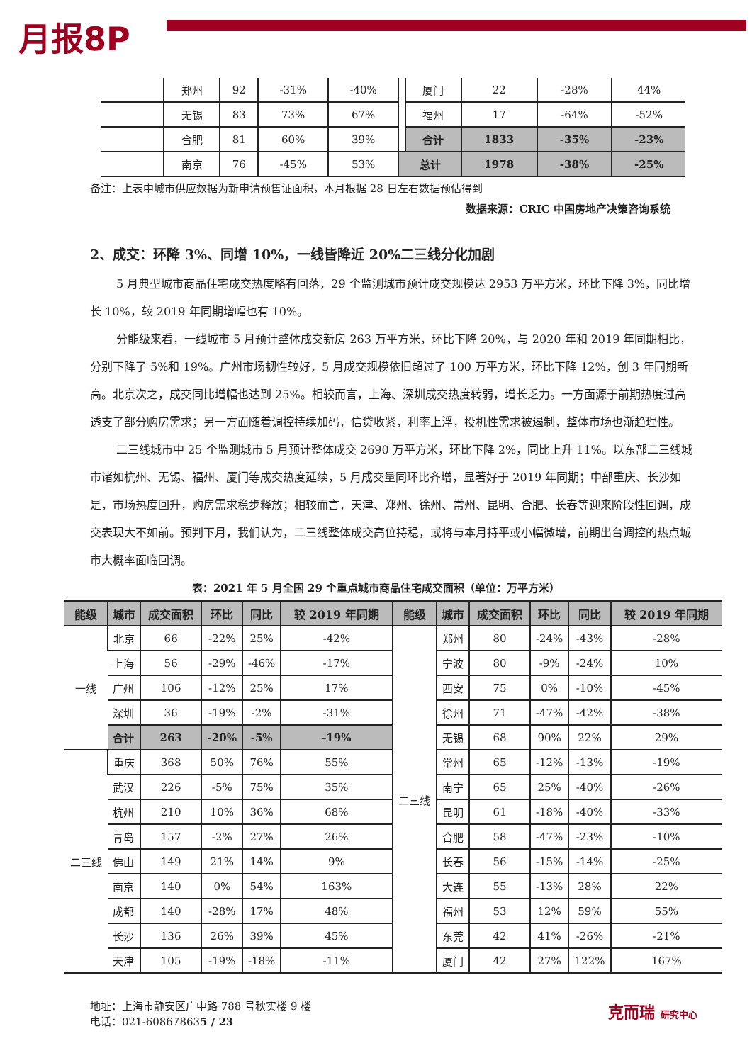月报8P
| | 郑州 | 92 | -31% | -40% | | 厦门 | 22 | -28% | 44% |
| | 无锡 | 83 | 73% | 67% | | 福州 | 17 | -64% | -52% |
| | 合肥 | 81 | 60% | 39% | | 合计 | 1833 | -35% | -23% |
| | 南京 | 76 | -45% | 53% | 总计 | | 1978 | -38% | -25% |
备注：上表中城市供应数据为新申请预售证面积，本月根据 28 日左右数据预估得到
数据来源：CRIC 中国房地产决策咨询系统
2、成交：环降 3%、同增 10%，一线皆降近 20%二三线分化加剧
5 月典型城市商品住宅成交热度略有回落，29 个监测城市预计成交规模达 2953 万平方米，环比下降 3%，同比增长 10%，较 2019 年同期增幅也有 10%。
分能级来看，一线城市 5 月预计整体成交新房 263 万平方米，环比下降 20%，与 2020 年和 2019 年同期相比，分别下降了 5%和 19%。广州市场韧性较好，5 月成交规模依旧超过了 100 万平方米，环比下降 12%，创 3 年同期新高。北京次之，成交同比增幅也达到 25%。相较而言，上海、深圳成交热度转弱，增长乏力。一方面源于前期热度过高透支了部分购房需求；另一方面随着调控持续加码，信贷收紧，利率上浮，投机性需求被遏制，整体市场也渐趋理性。
二三线城市中 25 个监测城市 5 月预计整体成交 2690 万平方米，环比下降 2%，同比上升 11%。以东部二三线城市诸如杭州、无锡、福州、厦门等成交热度延续，5 月成交量同环比齐增，显著好于 2019 年同期；中部重庆、长沙如是，市场热度回升，购房需求稳步释放；相较而言，天津、郑州、徐州、常州、昆明、合肥、长春等迎来阶段性回调，成交表现大不如前。预判下月，我们认为，二三线整体成交高位持稳，或将与本月持平或小幅微增，前期出台调控的热点城市大概率面临回调。
表：2021 年 5 月全国 29 个重点城市商品住宅成交面积（单位：万平方米）
| 能级 | 城市 | 成交面积 | 环比 | 同比 | 较 2019 年同期 | 能级 | 城市 | 成交面积 | 环比 | 同比 | 较 2019 年同期 |
| --- | --- | --- | --- | --- | --- | --- | --- | --- | --- | --- | --- |
| 一线 | 北京 | 66 | -22% | 25% | -42% | 二三线 | 郑州 | 80 | -24% | -43% | -28% |
| | 上海 | 56 | -29% | -46% | -17% | | 宁波 | 80 | -9% | -24% | 10% |
| | 广州 | 106 | -12% | 25% | 17% | | 西安 | 75 | 0% | -10% | -45% |
| | 深圳 | 36 | -19% | -2% | -31% | | 徐州 | 71 | -47% | -42% | -38% |
| | 合计 | 263 | -20% | -5% | -19% | | 无锡 | 68 | 90% | 22% | 29% |
| 二三线 | 重庆 | 368 | 50% | 76% | 55% | | 常州 | 65 | -12% | -13% | -19% |
| | 武汉 | 226 | -5% | 75% | 35% | | 南宁 | 65 | 25% | -40% | -26% |
| | 杭州 | 210 | 10% | 36% | 68% | | 昆明 | 61 | -18% | -40% | -33% |
| | 青岛 | 157 | -2% | 27% | 26% | | 合肥 | 58 | -47% | -23% | -10% |
| | 佛山 | 149 | 21% | 14% | 9% | | 长春 | 56 | -15% | -14% | -25% |
| | 南京 | 140 | 0% | 54% | 163% | | 大连 | 55 | -13% | 28% | 22% |
| | 成都 | 140 | -28% | 17% | 48% | | 福州 | 53 | 12% | 59% | 55% |
| | 长沙 | 136 | 26% | 39% | 45% | | 东莞 | 42 | 41% | -26% | -21% |
| | 天津 | 105 | -19% | -18% | -11% | | 厦门 | 42 | 27% | 122% | 167% |
地址：上海市静安区广中路 788 号秋实楼 9 楼
电话：021-608678635 / 23
克而瑞 研究中心